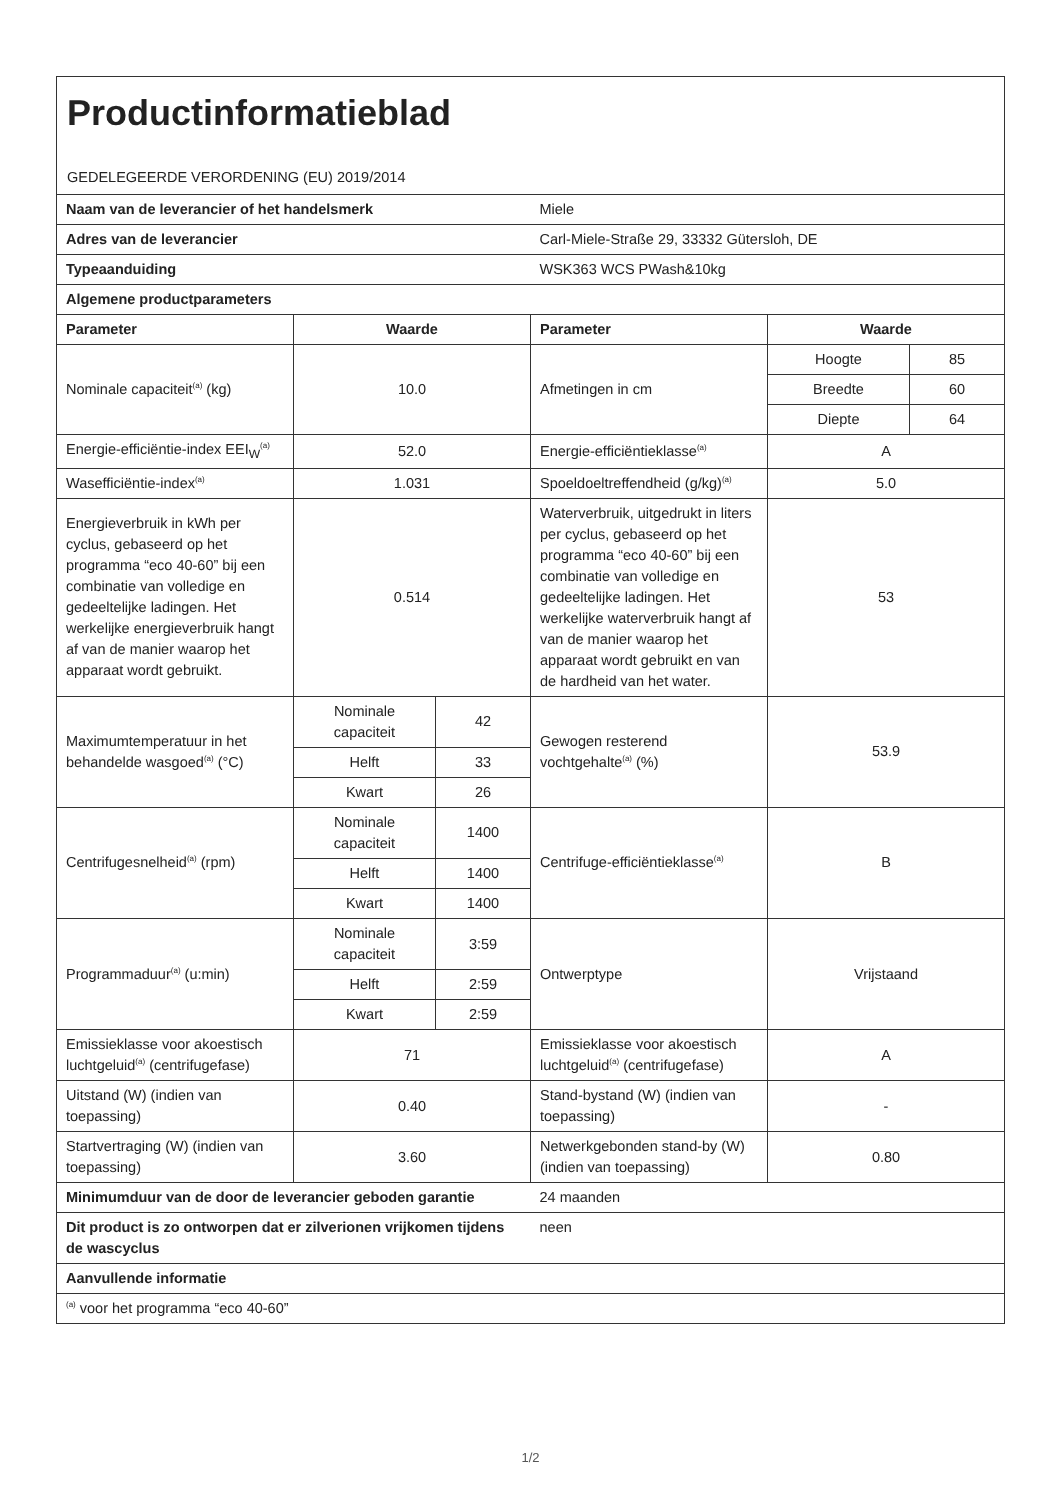| Productinformatieblad GEDELEGEERDE VERORDENING (EU) 2019/2014 | | | | | |
| Naam van de leverancier of het handelsmerk | | | Miele | | |
| Adres van de leverancier | | | Carl-Miele-Straße 29, 33332 Gütersloh, DE | | |
| Typeaanduiding | | | WSK363 WCS PWash&10kg | | |
| Algemene productparameters | | | | | |
| Parameter | Waarde | | Parameter | Waarde | |
| Nominale capaciteit<sup>(a)</sup> (kg) | 10.0 | | Afmetingen in cm | Hoogte | 85 |
| | | | | Breedte | 60 |
| | | | | Diepte | 64 |
| Energie-efficiëntie-index EEI<sub>W</sub><sup>(a)</sup> | 52.0 | | Energie-efficiëntieklasse<sup>(a)</sup> | A | |
| Wasefficiëntie-index<sup>(a)</sup> | 1.031 | | Spoeldoeltreffendheid (g/kg)<sup>(a)</sup> | 5.0 | |
| Energieverbruik in kWh per cyclus, gebaseerd op het programma “eco 40-60” bij een combinatie van volledige en gedeeltelijke ladingen. Het werkelijke energieverbruik hangt af van de manier waarop het apparaat wordt gebruikt. | 0.514 | | Waterverbruik, uitgedrukt in liters per cyclus, gebaseerd op het programma “eco 40-60” bij een combinatie van volledige en gedeeltelijke ladingen. Het werkelijke waterverbruik hangt af van de manier waarop het apparaat wordt gebruikt en van de hardheid van het water. | 53 | |
| Maximumtemperatuur in het behandelde wasgoed<sup>(a)</sup> (°C) | Nominale capaciteit | 42 | Gewogen resterend vochtgehalte<sup>(a)</sup> (%) | 53.9 | |
| | Helft | 33 | | | |
| | Kwart | 26 | | | |
| Centrifugesnelheid<sup>(a)</sup> (rpm) | Nominale capaciteit | 1400 | Centrifuge-efficiëntieklasse<sup>(a)</sup> | B | |
| | Helft | 1400 | | | |
| | Kwart | 1400 | | | |
| Programmaduur<sup>(a)</sup> (u:min) | Nominale capaciteit | 3:59 | Ontwerptype | Vrijstaand | |
| | Helft | 2:59 | | | |
| | Kwart | 2:59 | | | |
| Emissieklasse voor akoestisch luchtgeluid<sup>(a)</sup> (centrifugefase) | 71 | | Emissieklasse voor akoestisch luchtgeluid<sup>(a)</sup> (centrifugefase) | A | |
| Uitstand (W) (indien van toepassing) | 0.40 | | Stand-bystand (W) (indien van toepassing) | - | |
| Startvertraging (W) (indien van toepassing) | 3.60 | | Netwerkgebonden stand-by (W) (indien van toepassing) | 0.80 | |
| Minimumduur van de door de leverancier geboden garantie | | | 24 maanden | | |
| Dit product is zo ontworpen dat er zilverionen vrijkomen tijdens de wascyclus | | | neen | | |
| Aanvullende informatie | | | | | |
| <sup>(a)</sup> voor het programma “eco 40-60” | | | | | |
1/2